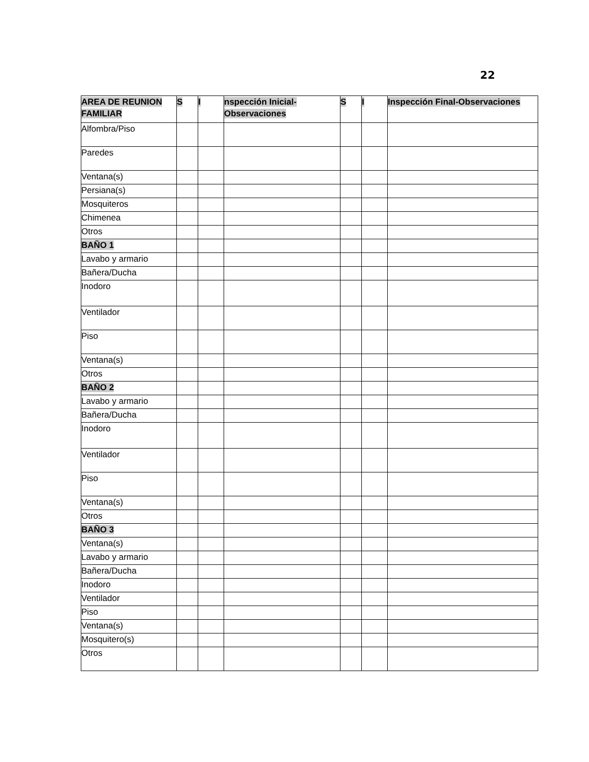22
| AREA DE REUNION FAMILIAR | S | I | nspección Inicial-Observaciones | S | I | Inspección Final-Observaciones |
| --- | --- | --- | --- | --- | --- | --- |
| Alfombra/Piso | | | | | | |
| Paredes | | | | | | |
| Ventana(s) | | | | | | |
| Persiana(s) | | | | | | |
| Mosquiteros | | | | | | |
| Chimenea | | | | | | |
| Otros | | | | | | |
| BAÑO 1 | | | | | | |
| Lavabo y armario | | | | | | |
| Bañera/Ducha | | | | | | |
| Inodoro | | | | | | |
| Ventilador | | | | | | |
| Piso | | | | | | |
| Ventana(s) | | | | | | |
| Otros | | | | | | |
| BAÑO 2 | | | | | | |
| Lavabo y armario | | | | | | |
| Bañera/Ducha | | | | | | |
| Inodoro | | | | | | |
| Ventilador | | | | | | |
| Piso | | | | | | |
| Ventana(s) | | | | | | |
| Otros | | | | | | |
| BAÑO 3 | | | | | | |
| Ventana(s) | | | | | | |
| Lavabo y armario | | | | | | |
| Bañera/Ducha | | | | | | |
| Inodoro | | | | | | |
| Ventilador | | | | | | |
| Piso | | | | | | |
| Ventana(s) | | | | | | |
| Mosquitero(s) | | | | | | |
| Otros | | | | | | |